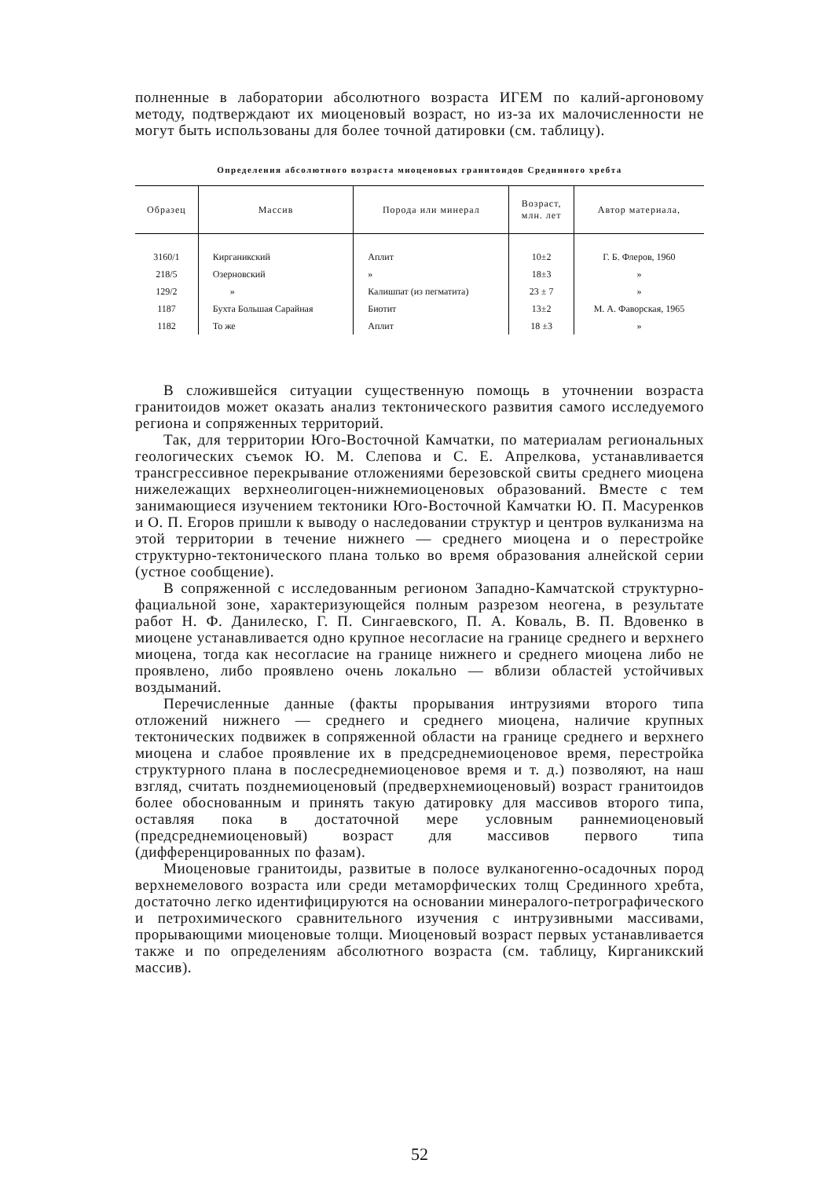полненные в лаборатории абсолютного возраста ИГЕМ по калий-аргоновому методу, подтверждают их миоценовый возраст, но из-за их малочисленности не могут быть использованы для более точной датировки (см. таблицу).
Определения абсолютного возраста миоценовых гранитоидов Срединного хребта
| Образец | Массив | Порода или минерал | Возраст, млн. лет | Автор материала, |
| --- | --- | --- | --- | --- |
| 3160/1 | Кирганикский | Аплит | 10±2 | Г. Б. Флеров, 1960 |
| 218/5 | Озерновский | » | 18±3 | » |
| 129/2 | » | Калишпат (из пегматита) | 23 ± 7 | » |
| 1187 | Бухта Большая Сарайная | Биотит | 13±2 | М. А. Фаворская, 1965 |
| 1182 | То же | Аплит | 18 ±3 | » |
В сложившейся ситуации существенную помощь в уточнении возраста гранитоидов может оказать анализ тектонического развития самого исследуемого региона и сопряженных территорий.
Так, для территории Юго-Восточной Камчатки, по материалам региональных геологических съемок Ю. М. Слепова и С. Е. Апрелкова, устанавливается трансгрессивное перекрывание отложениями березовской свиты среднего миоцена нижележащих верхнеолигоцен-нижнемиоценовых образований. Вместе с тем занимающиеся изучением тектоники Юго-Восточной Камчатки Ю. П. Масуренков и О. П. Егоров пришли к выводу о наследовании структур и центров вулканизма на этой территории в течение нижнего — среднего миоцена и о перестройке структурно-тектонического плана только во время образования алнейской серии (устное сообщение).
В сопряженной с исследованным регионом Западно-Камчатской структурно-фациальной зоне, характеризующейся полным разрезом неогена, в результате работ Н. Ф. Данилеско, Г. П. Сингаевского, П. А. Коваль, В. П. Вдовенко в миоцене устанавливается одно крупное несогласие на границе среднего и верхнего миоцена, тогда как несогласие на границе нижнего и среднего миоцена либо не проявлено, либо проявлено очень локально — вблизи областей устойчивых воздыманий.
Перечисленные данные (факты прорывания интрузиями второго типа отложений нижнего — среднего и среднего миоцена, наличие крупных тектонических подвижек в сопряженной области на границе среднего и верхнего миоцена и слабое проявление их в предсреднемиоценовое время, перестройка структурного плана в послесреднемиоценовое время и т. д.) позволяют, на наш взгляд, считать позднемиоценовый (предверхнемиоценовый) возраст гранитоидов более обоснованным и принять такую датировку для массивов второго типа, оставляя пока в достаточной мере условным раннемиоценовый (предсреднемиоценовый) возраст для массивов первого типа (дифференцированных по фазам).
Миоценовые гранитоиды, развитые в полосе вулканогенно-осадочных пород верхнемелового возраста или среди метаморфических толщ Срединного хребта, достаточно легко идентифицируются на основании минералого-петрографического и петрохимического сравнительного изучения с интрузивными массивами, прорывающими миоценовые толщи. Миоценовый возраст первых устанавливается также и по определениям абсолютного возраста (см. таблицу, Кирганикский массив).
52